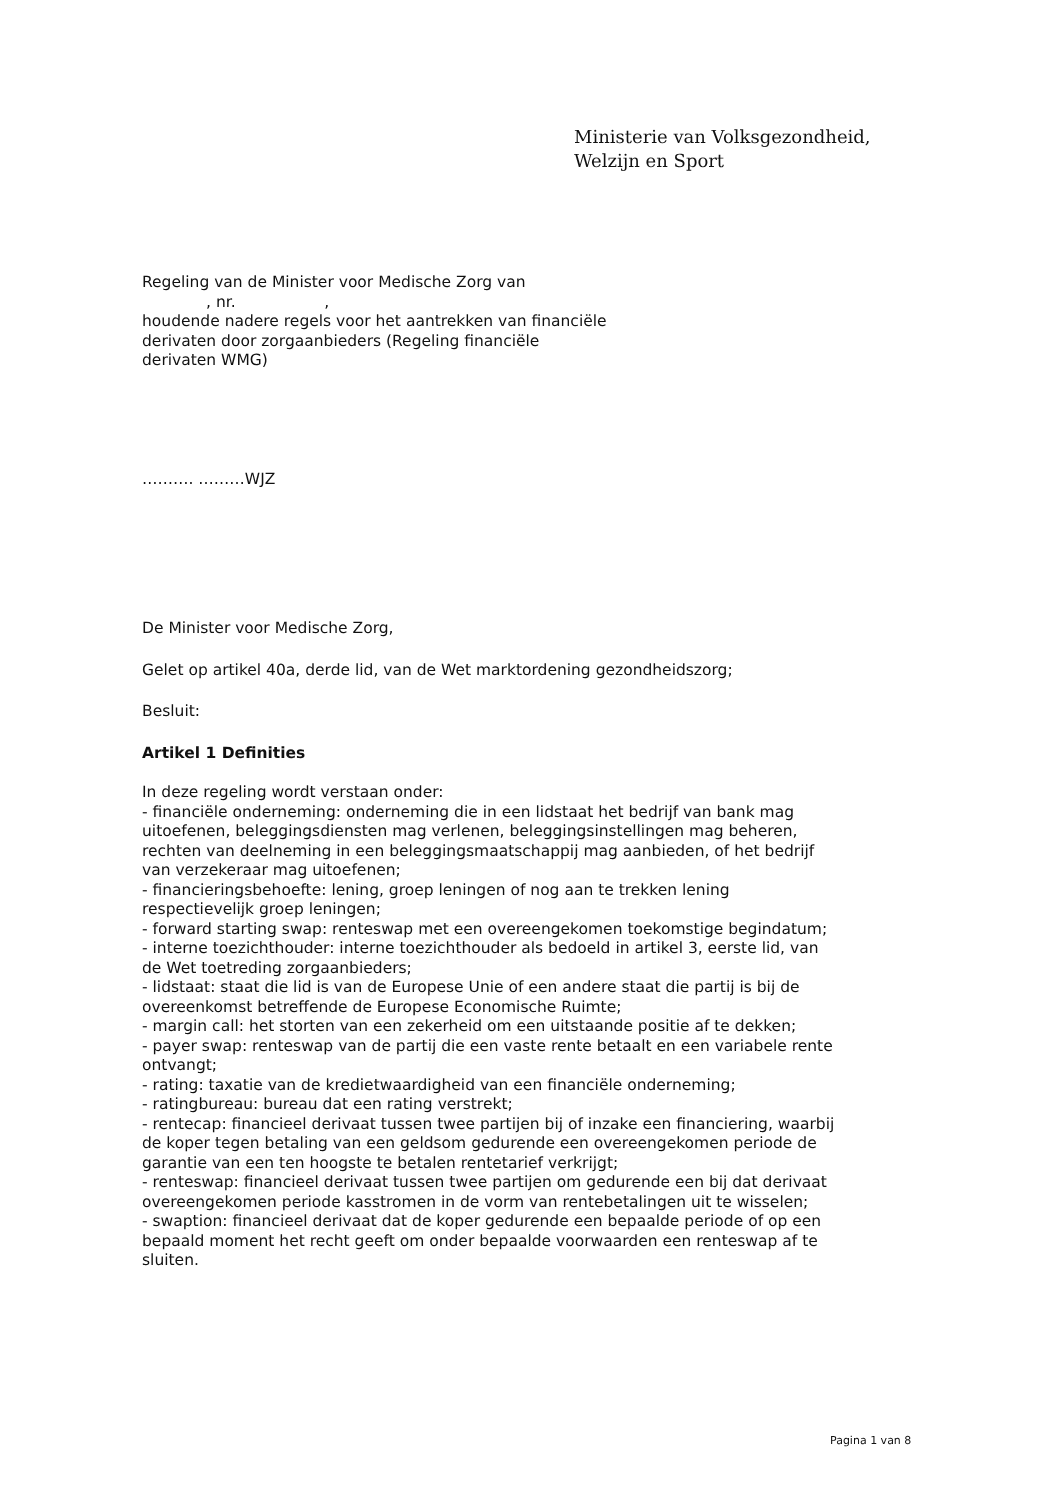Ministerie van Volksgezondheid,
Welzijn en Sport
Regeling van de Minister voor Medische Zorg van
, nr. ,
houdende nadere regels voor het aantrekken van financiële
derivaten door zorgaanbieders (Regeling financiële
derivaten WMG)
………. ………WJZ
De Minister voor Medische Zorg,
Gelet op artikel 40a, derde lid, van de Wet marktordening gezondheidszorg;
Besluit:
Artikel 1 Definities
In deze regeling wordt verstaan onder:
- financiële onderneming: onderneming die in een lidstaat het bedrijf van bank mag uitoefenen, beleggingsdiensten mag verlenen, beleggingsinstellingen mag beheren, rechten van deelneming in een beleggingsmaatschappij mag aanbieden, of het bedrijf van verzekeraar mag uitoefenen;
- financieringsbehoefte: lening, groep leningen of nog aan te trekken lening respectievelijk groep leningen;
- forward starting swap: renteswap met een overeengekomen toekomstige begindatum;
- interne toezichthouder: interne toezichthouder als bedoeld in artikel 3, eerste lid, van de Wet toetreding zorgaanbieders;
- lidstaat: staat die lid is van de Europese Unie of een andere staat die partij is bij de overeenkomst betreffende de Europese Economische Ruimte;
- margin call: het storten van een zekerheid om een uitstaande positie af te dekken;
- payer swap: renteswap van de partij die een vaste rente betaalt en een variabele rente ontvangt;
- rating: taxatie van de kredietwaardigheid van een financiële onderneming;
- ratingbureau: bureau dat een rating verstrekt;
- rentecap: financieel derivaat tussen twee partijen bij of inzake een financiering, waarbij de koper tegen betaling van een geldsom gedurende een overeengekomen periode de garantie van een ten hoogste te betalen rentetarief verkrijgt;
- renteswap: financieel derivaat tussen twee partijen om gedurende een bij dat derivaat overeengekomen periode kasstromen in de vorm van rentebetalingen uit te wisselen;
- swaption: financieel derivaat dat de koper gedurende een bepaalde periode of op een bepaald moment het recht geeft om onder bepaalde voorwaarden een renteswap af te sluiten.
Pagina 1 van 8